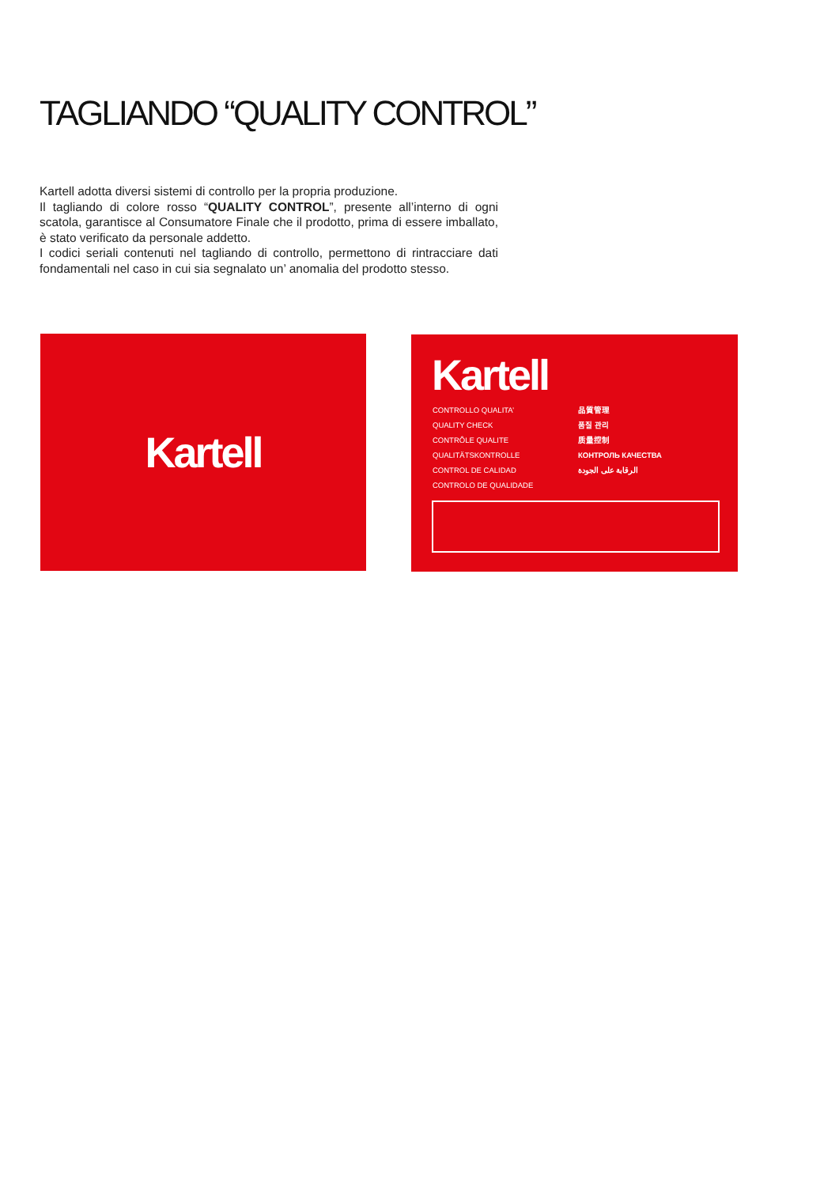TAGLIANDO “QUALITY CONTROL”
Kartell adotta diversi sistemi di controllo per la propria produzione.
Il tagliando di colore rosso “QUALITY CONTROL”, presente all’interno di ogni scatola, garantisce al Consumatore Finale che il prodotto, prima di essere imballato, è stato verificato da personale addetto.
I codici seriali contenuti nel tagliando di controllo, permettono di rintracciare dati fondamentali nel caso in cui sia segnalato un’ anomalia del prodotto stesso.
Kartell
Kartell
CONTROLLO QUALITA’
QUALITY CHECK
CONTRÔLE QUALITE
QUALITÄTSKONTROLLE
CONTROL DE CALIDAD
CONTROLO DE QUALIDADE
品質管理
품질 관리
质量控制
КОНТРОЛЬ КАЧЕСТВА
الرقابة على الجودة